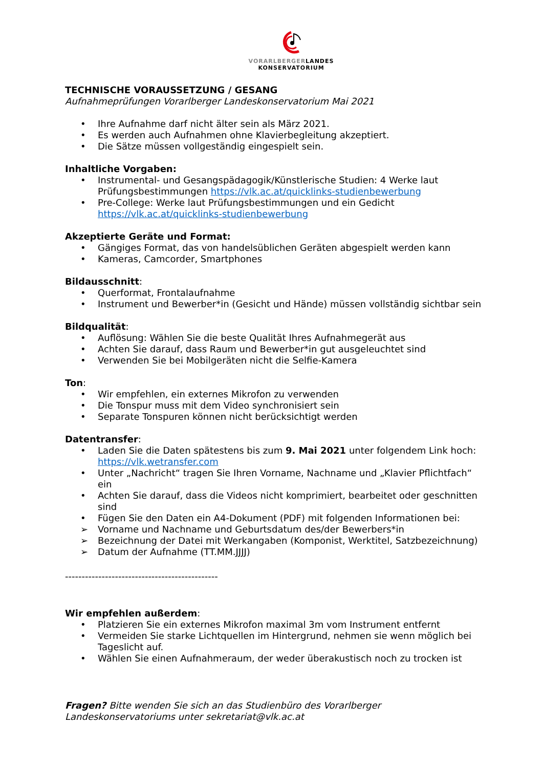VORARLBERGERLANDES
KONSERVATORIUM
TECHNISCHE VORAUSSETZUNG / GESANG
Aufnahmeprüfungen Vorarlberger Landeskonservatorium Mai 2021
• Ihre Aufnahme darf nicht älter sein als März 2021.
• Es werden auch Aufnahmen ohne Klavierbegleitung akzeptiert.
• Die Sätze müssen vollgeständig eingespielt sein.
Inhaltliche Vorgaben:
• Instrumental- und Gesangspädagogik/Künstlerische Studien: 4 Werke laut Prüfungsbestimmungen https://vlk.ac.at/quicklinks-studienbewerbung
• Pre-College: Werke laut Prüfungsbestimmungen und ein Gedicht https://vlk.ac.at/quicklinks-studienbewerbung
Akzeptierte Geräte und Format:
• Gängiges Format, das von handelsüblichen Geräten abgespielt werden kann
• Kameras, Camcorder, Smartphones
Bildausschnitt:
• Querformat, Frontalaufnahme
• Instrument und Bewerber*in (Gesicht und Hände) müssen vollständig sichtbar sein
Bildqualität:
• Auflösung: Wählen Sie die beste Qualität Ihres Aufnahmegerät aus
• Achten Sie darauf, dass Raum und Bewerber*in gut ausgeleuchtet sind
• Verwenden Sie bei Mobilgeräten nicht die Selfie-Kamera
Ton:
• Wir empfehlen, ein externes Mikrofon zu verwenden
• Die Tonspur muss mit dem Video synchronisiert sein
• Separate Tonspuren können nicht berücksichtigt werden
Datentransfer:
• Laden Sie die Daten spätestens bis zum 9. Mai 2021 unter folgendem Link hoch: https://vlk.wetransfer.com
• Unter „Nachricht“ tragen Sie Ihren Vorname, Nachname und „Klavier Pflichtfach“ ein
• Achten Sie darauf, dass die Videos nicht komprimiert, bearbeitet oder geschnitten sind
• Fügen Sie den Daten ein A4-Dokument (PDF) mit folgenden Informationen bei:
➢ Vorname und Nachname und Geburtsdatum des/der Bewerbers*in
➢ Bezeichnung der Datei mit Werkangaben (Komponist, Werktitel, Satzbezeichnung)
➢ Datum der Aufnahme (TT.MM.JJJJ)
----------------------------------------------
Wir empfehlen außerdem:
• Platzieren Sie ein externes Mikrofon maximal 3m vom Instrument entfernt
• Vermeiden Sie starke Lichtquellen im Hintergrund, nehmen sie wenn möglich bei Tageslicht auf.
• Wählen Sie einen Aufnahmeraum, der weder überakustisch noch zu trocken ist
Fragen? Bitte wenden Sie sich an das Studienbüro des Vorarlberger
Landeskonservatoriums unter sekretariat@vlk.ac.at